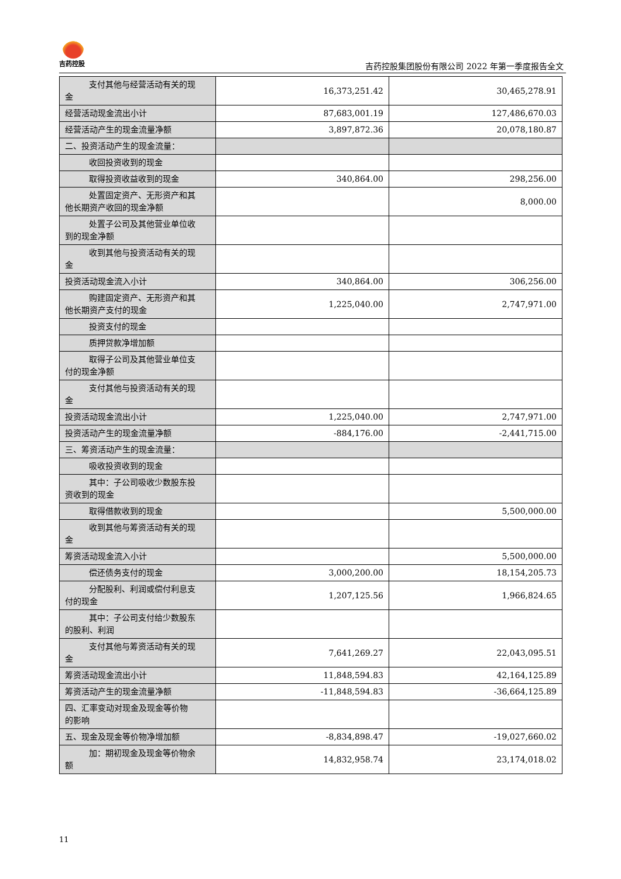吉药控股
吉药控股集团股份有限公司 2022 年第一季度报告全文
| 支付其他与经营活动有关的现 金 | 16,373,251.42 | 30,465,278.91 |
| 经营活动现金流出小计 | 87,683,001.19 | 127,486,670.03 |
| 经营活动产生的现金流量净额 | 3,897,872.36 | 20,078,180.87 |
| 二、投资活动产生的现金流量： | | |
| 收回投资收到的现金 | | |
| 取得投资收益收到的现金 | 340,864.00 | 298,256.00 |
| 处置固定资产、无形资产和其 他长期资产收回的现金净额 | | 8,000.00 |
| 处置子公司及其他营业单位收 到的现金净额 | | |
| 收到其他与投资活动有关的现 金 | | |
| 投资活动现金流入小计 | 340,864.00 | 306,256.00 |
| 购建固定资产、无形资产和其 他长期资产支付的现金 | 1,225,040.00 | 2,747,971.00 |
| 投资支付的现金 | | |
| 质押贷款净增加额 | | |
| 取得子公司及其他营业单位支 付的现金净额 | | |
| 支付其他与投资活动有关的现 金 | | |
| 投资活动现金流出小计 | 1,225,040.00 | 2,747,971.00 |
| 投资活动产生的现金流量净额 | -884,176.00 | -2,441,715.00 |
| 三、筹资活动产生的现金流量： | | |
| 吸收投资收到的现金 | | |
| 其中：子公司吸收少数股东投 资收到的现金 | | |
| 取得借款收到的现金 | | 5,500,000.00 |
| 收到其他与筹资活动有关的现 金 | | |
| 筹资活动现金流入小计 | | 5,500,000.00 |
| 偿还债务支付的现金 | 3,000,200.00 | 18,154,205.73 |
| 分配股利、利润或偿付利息支 付的现金 | 1,207,125.56 | 1,966,824.65 |
| 其中：子公司支付给少数股东 的股利、利润 | | |
| 支付其他与筹资活动有关的现 金 | 7,641,269.27 | 22,043,095.51 |
| 筹资活动现金流出小计 | 11,848,594.83 | 42,164,125.89 |
| 筹资活动产生的现金流量净额 | -11,848,594.83 | -36,664,125.89 |
| 四、汇率变动对现金及现金等价物 的影响 | | |
| 五、现金及现金等价物净增加额 | -8,834,898.47 | -19,027,660.02 |
| 加：期初现金及现金等价物余 额 | 14,832,958.74 | 23,174,018.02 |
11